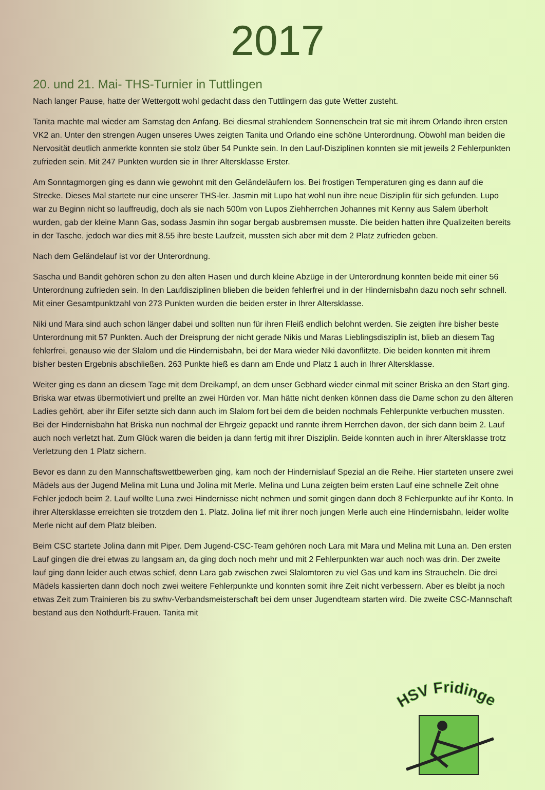2017
20. und 21. Mai- THS-Turnier in Tuttlingen
Nach langer Pause, hatte der Wettergott wohl gedacht dass den Tuttlingern das gute Wetter zusteht.
Tanita machte mal wieder am Samstag den Anfang. Bei diesmal strahlendem Sonnenschein trat sie mit ihrem Orlando ihren ersten VK2 an. Unter den strengen Augen unseres Uwes zeigten Tanita und Orlando eine schöne Unterordnung. Obwohl man beiden die Nervosität deutlich anmerkte konnten sie stolz über 54 Punkte sein. In den Lauf-Disziplinen konnten sie mit jeweils 2 Fehlerpunkten zufrieden sein. Mit 247 Punkten wurden sie in Ihrer Altersklasse Erster.
Am Sonntagmorgen ging es dann wie gewohnt mit den Geländeläufern los. Bei frostigen Temperaturen ging es dann auf die Strecke. Dieses Mal startete nur eine unserer THS-ler. Jasmin mit Lupo hat wohl nun ihre neue Disziplin für sich gefunden. Lupo war zu Beginn nicht so lauffreudig, doch als sie nach 500m von Lupos Ziehherrchen Johannes mit Kenny aus Salem überholt wurden, gab der kleine Mann Gas, sodass Jasmin ihn sogar bergab ausbremsen musste. Die beiden hatten ihre Qualizeiten bereits in der Tasche, jedoch war dies mit 8.55 ihre beste Laufzeit, mussten sich aber mit dem 2 Platz zufrieden geben.
Nach dem Geländelauf ist vor der Unterordnung.
Sascha und Bandit gehören schon zu den alten Hasen und durch kleine Abzüge in der Unterordnung konnten beide mit einer 56 Unterordnung zufrieden sein. In den Laufdisziplinen blieben die beiden fehlerfrei und in der Hindernisbahn dazu noch sehr schnell. Mit einer Gesamtpunktzahl von 273 Punkten wurden die beiden erster in Ihrer Altersklasse.
Niki und Mara sind auch schon länger dabei und sollten nun für ihren Fleiß endlich belohnt werden. Sie zeigten ihre bisher beste Unterordnung mit 57 Punkten. Auch der Dreisprung der nicht gerade Nikis und Maras Lieblingsdisziplin ist, blieb an diesem Tag fehlerfrei, genauso wie der Slalom und die Hindernisbahn, bei der Mara wieder Niki davonflitzte. Die beiden konnten mit ihrem bisher besten Ergebnis abschließen. 263 Punkte hieß es dann am Ende und Platz 1 auch in Ihrer Altersklasse.
Weiter ging es dann an diesem Tage mit dem Dreikampf, an dem unser Gebhard wieder einmal mit seiner Briska an den Start ging. Briska war etwas übermotiviert und prellte an zwei Hürden vor. Man hätte nicht denken können dass die Dame schon zu den älteren Ladies gehört, aber ihr Eifer setzte sich dann auch im Slalom fort bei dem die beiden nochmals Fehlerpunkte verbuchen mussten. Bei der Hindernisbahn hat Briska nun nochmal der Ehrgeiz gepackt und rannte ihrem Herrchen davon, der sich dann beim 2. Lauf auch noch verletzt hat. Zum Glück waren die beiden ja dann fertig mit ihrer Disziplin. Beide konnten auch in ihrer Altersklasse trotz Verletzung den 1 Platz sichern.
Bevor es dann zu den Mannschaftswettbewerben ging, kam noch der Hindernislauf Spezial an die Reihe. Hier starteten unsere zwei Mädels aus der Jugend Melina mit Luna und Jolina mit Merle. Melina und Luna zeigten beim ersten Lauf eine schnelle Zeit ohne Fehler jedoch beim 2. Lauf wollte Luna zwei Hindernisse nicht nehmen und somit gingen dann doch 8 Fehlerpunkte auf ihr Konto. In ihrer Altersklasse erreichten sie trotzdem den 1. Platz. Jolina lief mit ihrer noch jungen Merle auch eine Hindernisbahn, leider wollte Merle nicht auf dem Platz bleiben.
Beim CSC startete Jolina dann mit Piper. Dem Jugend-CSC-Team gehören noch Lara mit Mara und Melina mit Luna an. Den ersten Lauf gingen die drei etwas zu langsam an, da ging doch noch mehr und mit 2 Fehlerpunkten war auch noch was drin. Der zweite lauf ging dann leider auch etwas schief, denn Lara gab zwischen zwei Slalomtoren zu viel Gas und kam ins Straucheln. Die drei Mädels kassierten dann doch noch zwei weitere Fehlerpunkte und konnten somit ihre Zeit nicht verbessern. Aber es bleibt ja noch etwas Zeit zum Trainieren bis zu swhv-Verbandsmeisterschaft bei dem unser Jugendteam starten wird. Die zweite CSC-Mannschaft bestand aus den Nothdurft-Frauen. Tanita mit
HSV Fridingen